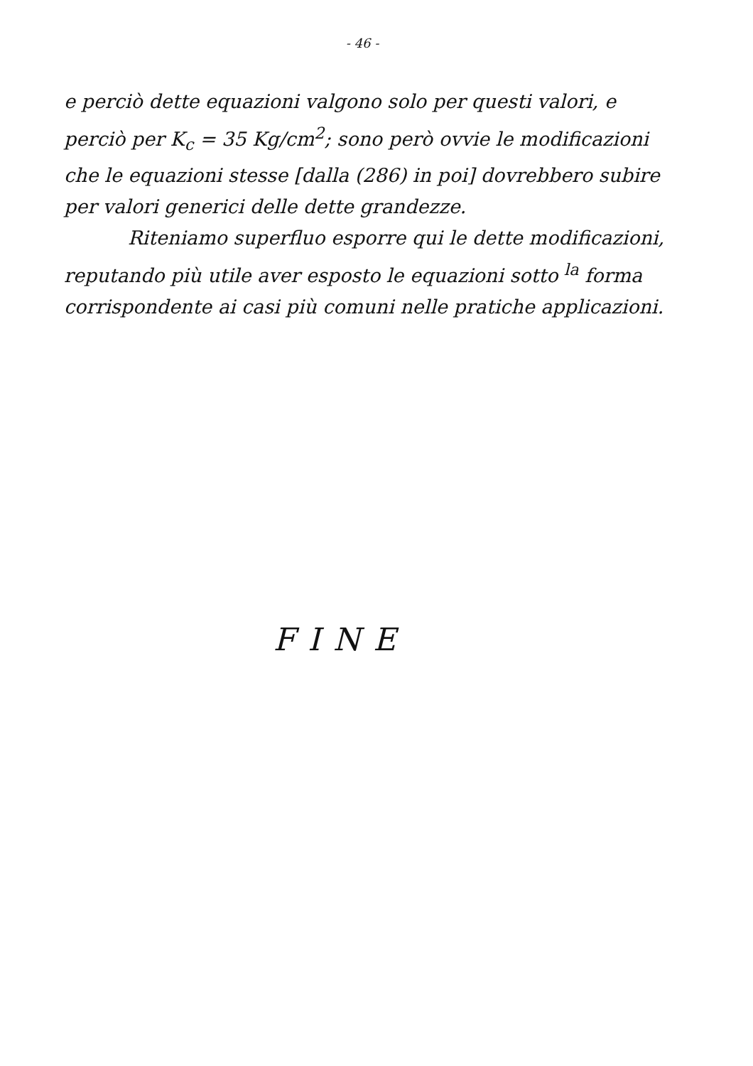- 46 -
e perciò dette equazioni valgono solo per questi valori, e perciò per K<sub>c</sub> = 35 Kg/cm<sup>2</sup>; sono però ovvie le modificazioni che le equazioni stesse [dalla (286) in poi] dovrebbero subire per valori generici delle dette grandezze.
Riteniamo superfluo esporre qui le dette modificazioni, reputando più utile aver esposto le equazioni sotto <sup>la</sup> forma corrispondente ai casi più comuni nelle pratiche applicazioni.
FINE